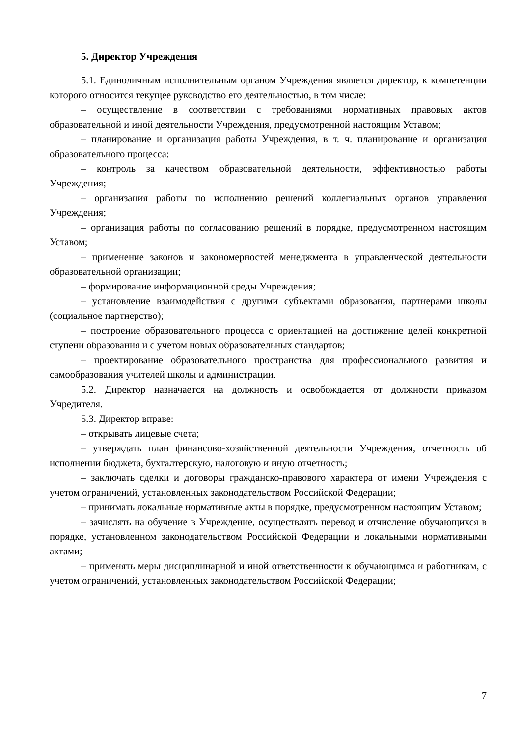5. Директор Учреждения
5.1. Единоличным исполнительным органом Учреждения является директор, к компетенции которого относится текущее руководство его деятельностью, в том числе:
– осуществление в соответствии с требованиями нормативных правовых актов образовательной и иной деятельности Учреждения, предусмотренной настоящим Уставом;
– планирование и организация работы Учреждения, в т. ч. планирование и организация образовательного процесса;
– контроль за качеством образовательной деятельности, эффективностью работы Учреждения;
– организация работы по исполнению решений коллегиальных органов управления Учреждения;
– организация работы по согласованию решений в порядке, предусмотренном настоящим Уставом;
– применение законов и закономерностей менеджмента в управленческой деятельности образовательной организации;
– формирование информационной среды Учреждения;
– установление взаимодействия с другими субъектами образования, партнерами школы (социальное партнерство);
– построение образовательного процесса с ориентацией на достижение целей конкретной ступени образования и с учетом новых образовательных стандартов;
– проектирование образовательного пространства для профессионального развития и самообразования учителей школы и администрации.
5.2. Директор назначается на должность и освобождается от должности приказом Учредителя.
5.3. Директор вправе:
– открывать лицевые счета;
– утверждать план финансово-хозяйственной деятельности Учреждения, отчетность об исполнении бюджета, бухгалтерскую, налоговую и иную отчетность;
– заключать сделки и договоры гражданско-правового характера от имени Учреждения с учетом ограничений, установленных законодательством Российской Федерации;
– принимать локальные нормативные акты в порядке, предусмотренном настоящим Уставом;
– зачислять на обучение в Учреждение, осуществлять перевод и отчисление обучающихся в порядке, установленном законодательством Российской Федерации и локальными нормативными актами;
– применять меры дисциплинарной и иной ответственности к обучающимся и работникам, с учетом ограничений, установленных законодательством Российской Федерации;
7